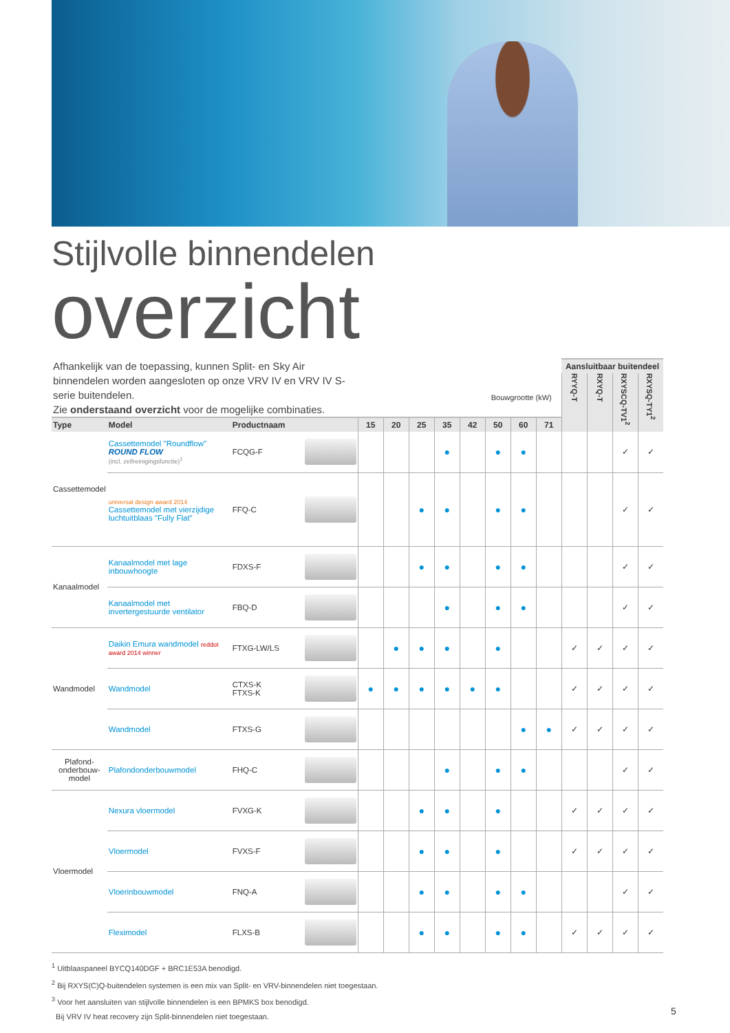Stijlvolle binnendelen
overzicht
| Afhankelijk van de toepassing, kunnen Split- en Sky Air binnendelen worden aangesloten op onze VRV IV en VRV IV S-serie buitendelen. Zie onderstaand overzicht voor de mogelijke combinaties. | | | Bouwgrootte (kW) | | | | | | | | Aansluitbaar buitendeel | | | |
| | | | | | | | | | | | RYYQ-T | RXYQ-T | RXYSCQ-TV1<sup>2</sup> | RXYSQ-TY1<sup>2</sup> |
| Type | Model | Productnaam | 15 | 20 | 25 | 35 | 42 | 50 | 60 | 71 | | | | |
| Cassettemodel | Cassettemodel "Roundflow" ROUND FLOW (incl. zelfreinigingsfunctie)<sup>1</sup> | FCQG-F | | | | ● | | ● | ● | | | | ✓ | ✓ |
| | universal design award 2014 Cassettemodel met vierzijdige luchtuitblaas "Fully Flat" | FFQ-C | | | ● | ● | | ● | ● | | | | ✓ | ✓ |
| Kanaalmodel | Kanaalmodel met lage inbouwhoogte | FDXS-F | | | ● | ● | | ● | ● | | | | ✓ | ✓ |
| | Kanaalmodel met invertergestuurde ventilator | FBQ-D | | | | ● | | ● | ● | | | | ✓ | ✓ |
| Wandmodel | Daikin Emura wandmodel reddot award 2014 winner | FTXG-LW/LS | | ● | ● | ● | | ● | | | ✓ | ✓ | ✓ | ✓ |
| | Wandmodel | CTXS-K FTXS-K | ● | ● | ● | ● | ● | ● | | | ✓ | ✓ | ✓ | ✓ |
| | Wandmodel | FTXS-G | | | | | | | ● | ● | ✓ | ✓ | ✓ | ✓ |
| Plafond- onderbouw- model | Plafondonderbouwmodel | FHQ-C | | | | ● | | ● | ● | | | | ✓ | ✓ |
| Vloermodel | Nexura vloermodel | FVXG-K | | | ● | ● | | ● | | | ✓ | ✓ | ✓ | ✓ |
| | Vloermodel | FVXS-F | | | ● | ● | | ● | | | ✓ | ✓ | ✓ | ✓ |
| | Vloerinbouwmodel | FNQ-A | | | ● | ● | | ● | ● | | | | ✓ | ✓ |
| | Fleximodel | FLXS-B | | | ● | ● | | ● | ● | | ✓ | ✓ | ✓ | ✓ |
<sup>1</sup> Uitblaaspaneel BYCQ140DGF + BRC1E53A benodigd.
<sup>2</sup> Bij RXYS(C)Q-buitendelen systemen is een mix van Split- en VRV-binnendelen niet toegestaan.
<sup>3</sup> Voor het aansluiten van stijlvolle binnendelen is een BPMKS box benodigd.
Bij VRV IV heat recovery zijn Split-binnendelen niet toegestaan.
5